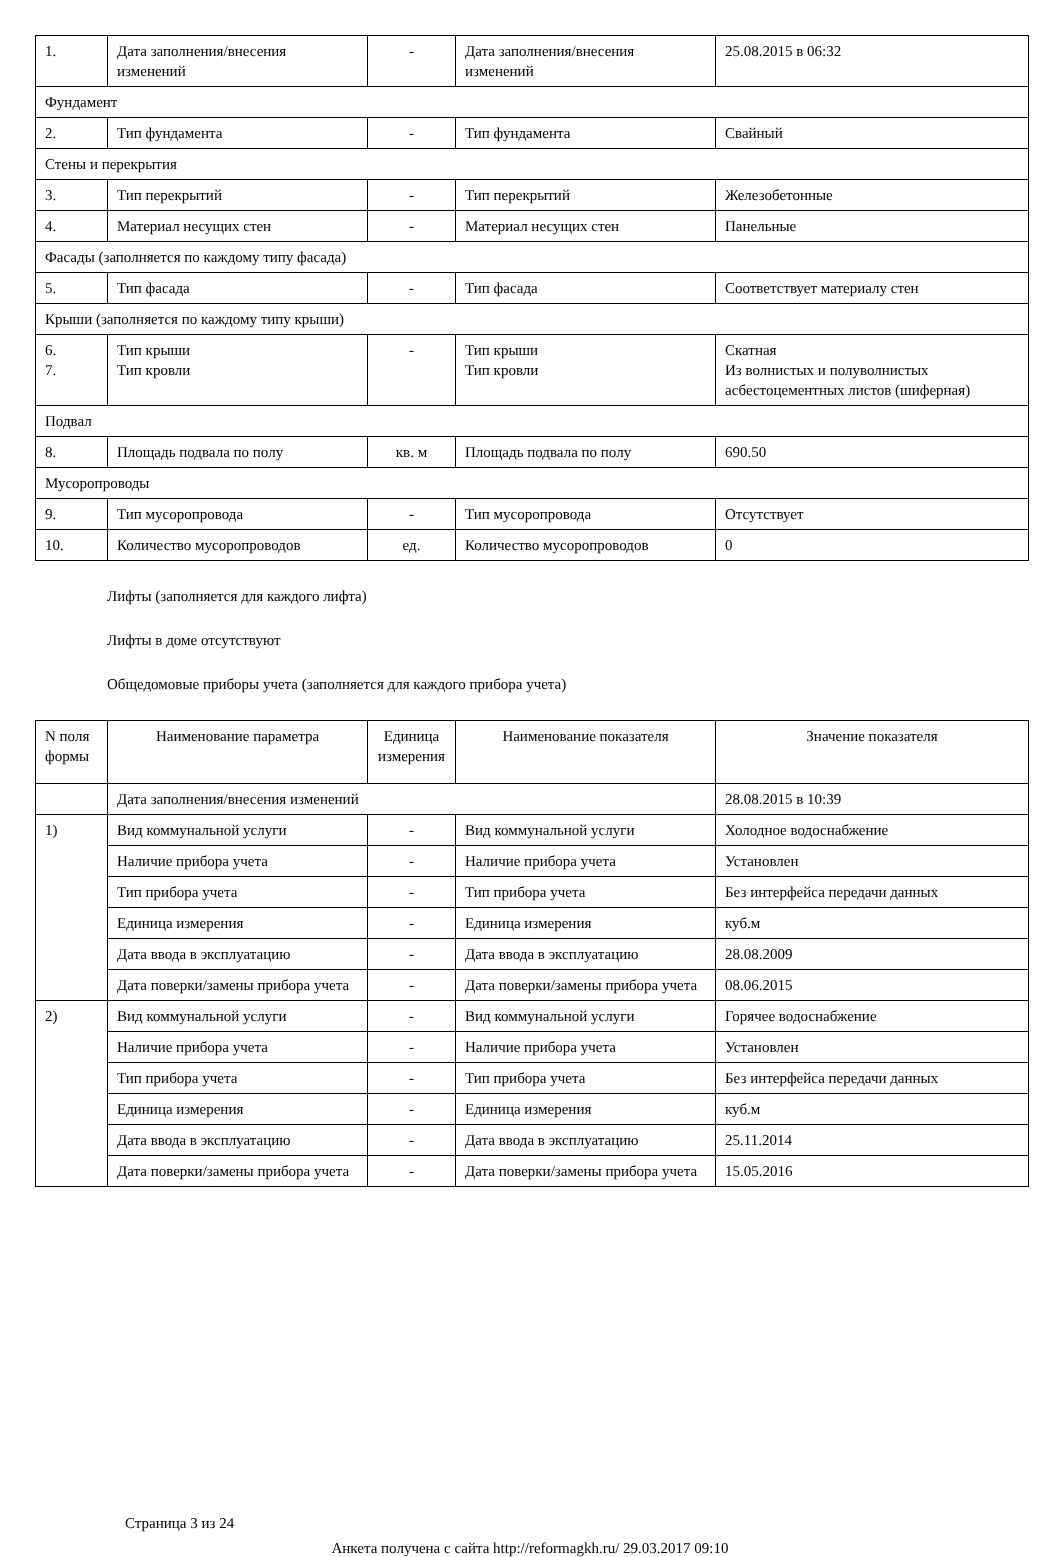| 1. | Дата заполнения/внесения изменений | - | Дата заполнения/внесения изменений | 25.08.2015 в 06:32 |
| Фундамент | | | | |
| 2. | Тип фундамента | - | Тип фундамента | Свайный |
| Стены и перекрытия | | | | |
| 3. | Тип перекрытий | - | Тип перекрытий | Железобетонные |
| 4. | Материал несущих стен | - | Материал несущих стен | Панельные |
| Фасады (заполняется по каждому типу фасада) | | | | |
| 5. | Тип фасада | - | Тип фасада | Соответствует материалу стен |
| Крыши (заполняется по каждому типу крыши) | | | | |
| 6. 7. | Тип крыши Тип кровли | - | Тип крыши Тип кровли | Скатная Из волнистых и полуволнистых асбестоцементных листов (шиферная) |
| Подвал | | | | |
| 8. | Площадь подвала по полу | кв. м | Площадь подвала по полу | 690.50 |
| Мусоропроводы | | | | |
| 9. | Тип мусоропровода | - | Тип мусоропровода | Отсутствует |
| 10. | Количество мусоропроводов | ед. | Количество мусоропроводов | 0 |
Лифты (заполняется для каждого лифта)
Лифты в доме отсутствуют
Общедомовые приборы учета (заполняется для каждого прибора учета)
| N поля формы | Наименование параметра | Единица измерения | Наименование показателя | Значение показателя |
| --- | --- | --- | --- | --- |
| | Дата заполнения/внесения изменений | | | 28.08.2015 в 10:39 |
| 1) | Вид коммунальной услуги | - | Вид коммунальной услуги | Холодное водоснабжение |
| | Наличие прибора учета | - | Наличие прибора учета | Установлен |
| | Тип прибора учета | - | Тип прибора учета | Без интерфейса передачи данных |
| | Единица измерения | - | Единица измерения | куб.м |
| | Дата ввода в эксплуатацию | - | Дата ввода в эксплуатацию | 28.08.2009 |
| | Дата поверки/замены прибора учета | - | Дата поверки/замены прибора учета | 08.06.2015 |
| 2) | Вид коммунальной услуги | - | Вид коммунальной услуги | Горячее водоснабжение |
| | Наличие прибора учета | - | Наличие прибора учета | Установлен |
| | Тип прибора учета | - | Тип прибора учета | Без интерфейса передачи данных |
| | Единица измерения | - | Единица измерения | куб.м |
| | Дата ввода в эксплуатацию | - | Дата ввода в эксплуатацию | 25.11.2014 |
| | Дата поверки/замены прибора учета | - | Дата поверки/замены прибора учета | 15.05.2016 |
Страница 3 из 24
Анкета получена с сайта http://reformagkh.ru/ 29.03.2017 09:10